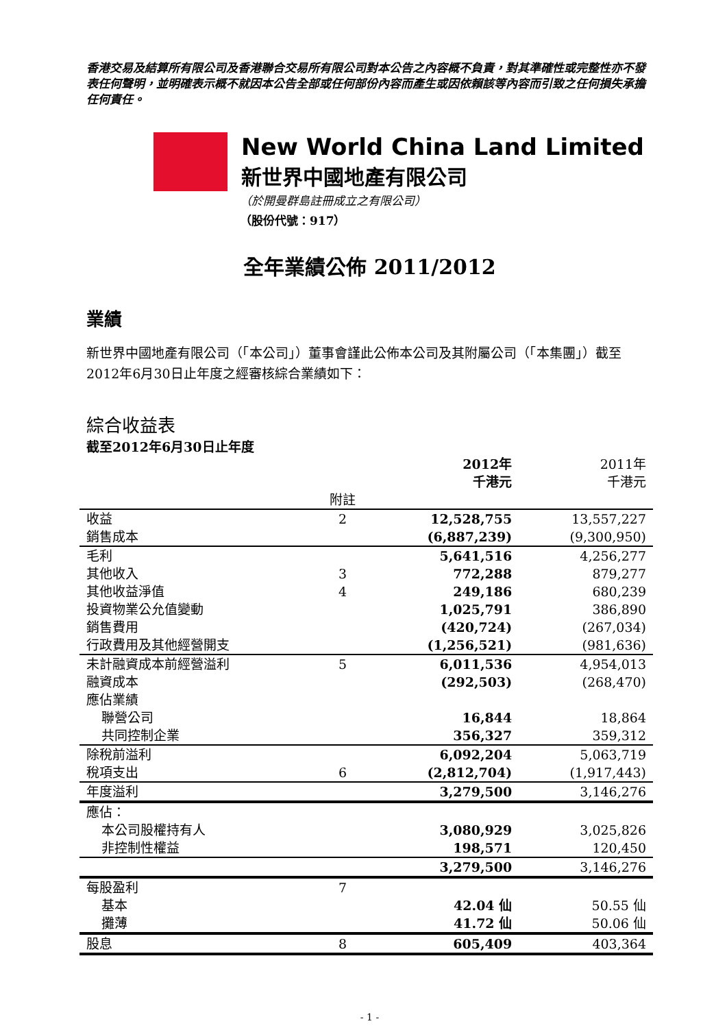香港交易及結算所有限公司及香港聯合交易所有限公司對本公告之內容概不負責，對其準確性或完整性亦不發表任何聲明，並明確表示概不就因本公告全部或任何部份內容而產生或因依賴該等內容而引致之任何損失承擔任何責任。
New World China Land Limited
新世界中國地產有限公司
（於開曼群島註冊成立之有限公司）
（股份代號：917）
全年業績公佈 2011/2012
業績
新世界中國地產有限公司（「本公司」）董事會謹此公佈本公司及其附屬公司（「本集團」）截至2012年6月30日止年度之經審核綜合業績如下：
綜合收益表
截至2012年6月30日止年度
| | | 2012年 千港元 | 2011年 千港元 |
| --- | --- | --- | --- |
| | 附註 | | |
| 收益 | 2 | 12,528,755 | 13,557,227 |
| 銷售成本 | | (6,887,239) | (9,300,950) |
| 毛利 | | 5,641,516 | 4,256,277 |
| 其他收入 | 3 | 772,288 | 879,277 |
| 其他收益淨值 | 4 | 249,186 | 680,239 |
| 投資物業公允值變動 | | 1,025,791 | 386,890 |
| 銷售費用 | | (420,724) | (267,034) |
| 行政費用及其他經營開支 | | (1,256,521) | (981,636) |
| 未計融資成本前經營溢利 | 5 | 6,011,536 | 4,954,013 |
| 融資成本 | | (292,503) | (268,470) |
| 應佔業績 | | | |
| 聯營公司 | | 16,844 | 18,864 |
| 共同控制企業 | | 356,327 | 359,312 |
| 除稅前溢利 | | 6,092,204 | 5,063,719 |
| 稅項支出 | 6 | (2,812,704) | (1,917,443) |
| 年度溢利 | | 3,279,500 | 3,146,276 |
| 應佔： | | | |
| 本公司股權持有人 | | 3,080,929 | 3,025,826 |
| 非控制性權益 | | 198,571 | 120,450 |
| | | 3,279,500 | 3,146,276 |
| 每股盈利 | 7 | | |
| 基本 | | 42.04 仙 | 50.55 仙 |
| 攤薄 | | 41.72 仙 | 50.06 仙 |
| 股息 | 8 | 605,409 | 403,364 |
- 1 -